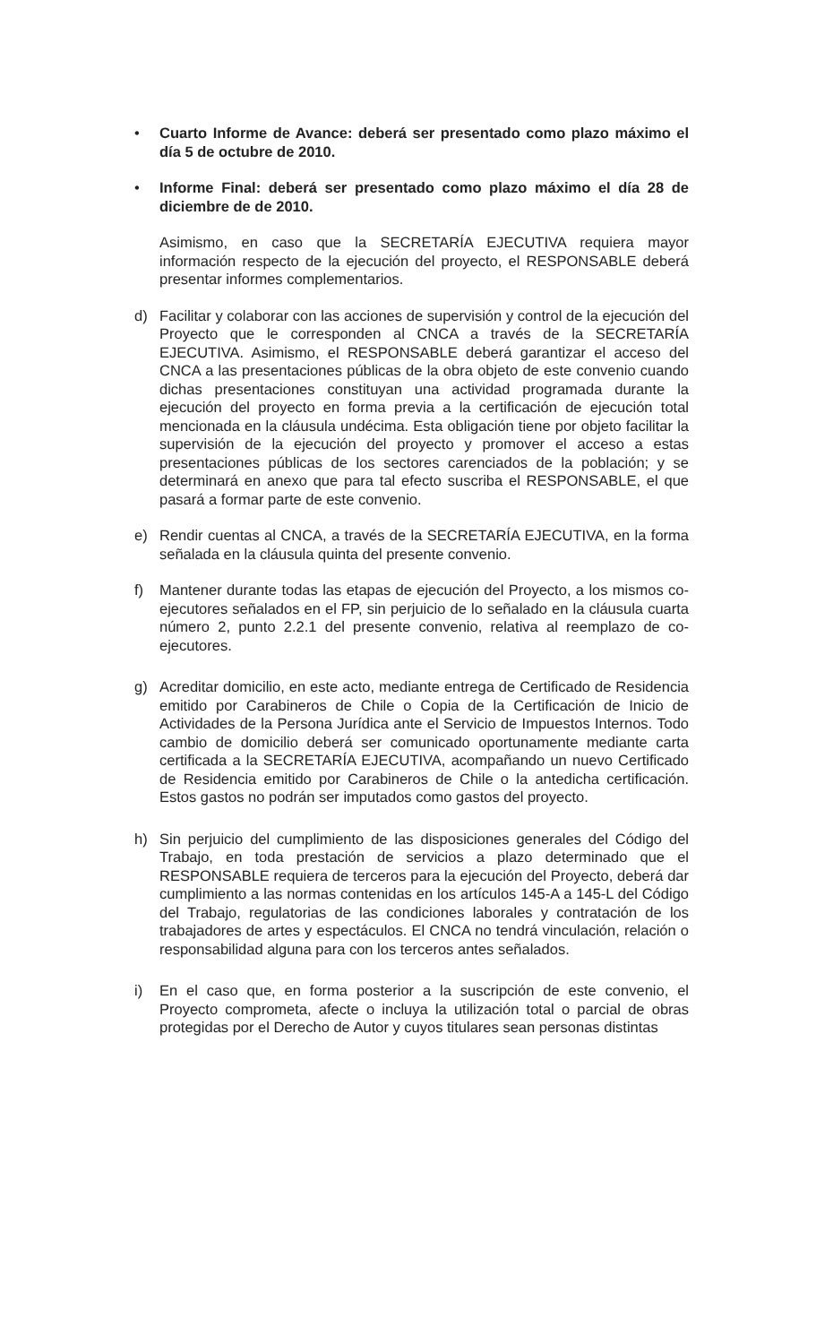• Cuarto Informe de Avance: deberá ser presentado como plazo máximo el día 5 de octubre de 2010.
• Informe Final: deberá ser presentado como plazo máximo el día 28 de diciembre de de 2010.
Asimismo, en caso que la SECRETARÍA EJECUTIVA requiera mayor información respecto de la ejecución del proyecto, el RESPONSABLE deberá presentar informes complementarios.
d) Facilitar y colaborar con las acciones de supervisión y control de la ejecución del Proyecto que le corresponden al CNCA a través de la SECRETARÍA EJECUTIVA. Asimismo, el RESPONSABLE deberá garantizar el acceso del CNCA a las presentaciones públicas de la obra objeto de este convenio cuando dichas presentaciones constituyan una actividad programada durante la ejecución del proyecto en forma previa a la certificación de ejecución total mencionada en la cláusula undécima. Esta obligación tiene por objeto facilitar la supervisión de la ejecución del proyecto y promover el acceso a estas presentaciones públicas de los sectores carenciados de la población; y se determinará en anexo que para tal efecto suscriba el RESPONSABLE, el que pasará a formar parte de este convenio.
e) Rendir cuentas al CNCA, a través de la SECRETARÍA EJECUTIVA, en la forma señalada en la cláusula quinta del presente convenio.
f) Mantener durante todas las etapas de ejecución del Proyecto, a los mismos co-ejecutores señalados en el FP, sin perjuicio de lo señalado en la cláusula cuarta número 2, punto 2.2.1 del presente convenio, relativa al reemplazo de co- ejecutores.
g) Acreditar domicilio, en este acto, mediante entrega de Certificado de Residencia emitido por Carabineros de Chile o Copia de la Certificación de Inicio de Actividades de la Persona Jurídica ante el Servicio de Impuestos Internos. Todo cambio de domicilio deberá ser comunicado oportunamente mediante carta certificada a la SECRETARÍA EJECUTIVA, acompañando un nuevo Certificado de Residencia emitido por Carabineros de Chile o la antedicha certificación. Estos gastos no podrán ser imputados como gastos del proyecto.
h) Sin perjuicio del cumplimiento de las disposiciones generales del Código del Trabajo, en toda prestación de servicios a plazo determinado que el RESPONSABLE requiera de terceros para la ejecución del Proyecto, deberá dar cumplimiento a las normas contenidas en los artículos 145-A a 145-L del Código del Trabajo, regulatorias de las condiciones laborales y contratación de los trabajadores de artes y espectáculos. El CNCA no tendrá vinculación, relación o responsabilidad alguna para con los terceros antes señalados.
i) En el caso que, en forma posterior a la suscripción de este convenio, el Proyecto comprometa, afecte o incluya la utilización total o parcial de obras protegidas por el Derecho de Autor y cuyos titulares sean personas distintas